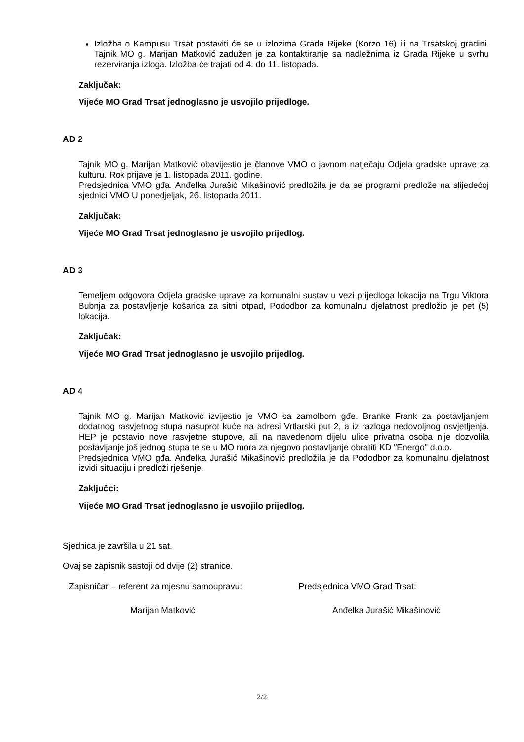Izložba o Kampusu Trsat postaviti će se u izlozima Grada Rijeke (Korzo 16) ili na Trsatskoj gradini. Tajnik MO g. Marijan Matković zadužen je za kontaktiranje sa nadležnima iz Grada Rijeke u svrhu rezerviranja izloga. Izložba će trajati od 4. do 11. listopada.
Zaključak:
Vijeće MO Grad Trsat jednoglasno je usvojilo prijedloge.
AD 2
Tajnik MO g. Marijan Matković obavijestio je članove VMO o javnom natječaju Odjela gradske uprave za kulturu. Rok prijave je 1. listopada 2011. godine.
Predsjednica VMO gđa. Anđelka Jurašić Mikašinović predložila je da se programi predlože na slijedećoj sjednici VMO U ponedjeljak, 26. listopada 2011.
Zaključak:
Vijeće MO Grad Trsat jednoglasno je usvojilo prijedlog.
AD 3
Temeljem odgovora Odjela gradske uprave za komunalni sustav u vezi prijedloga lokacija na Trgu Viktora Bubnja za postavljenje košarica za sitni otpad, Pododbor za komunalnu djelatnost predložio je pet (5) lokacija.
Zaključak:
Vijeće MO Grad Trsat jednoglasno je usvojilo prijedlog.
AD 4
Tajnik MO g. Marijan Matković izvijestio je VMO sa zamolbom gđe. Branke Frank za postavljanjem dodatnog rasvjetnog stupa nasuprot kuće na adresi Vrtlarski put 2, a iz razloga nedovoljnog osvjetljenja. HEP je postavio nove rasvjetne stupove, ali na navedenom dijelu ulice privatna osoba nije dozvolila postavljanje još jednog stupa te se u MO mora za njegovo postavljanje obratiti KD "Energo" d.o.o.
Predsjednica VMO gđa. Anđelka Jurašić Mikašinović predložila je da Pododbor za komunalnu djelatnost izvidi situaciju i predloži rješenje.
Zaključci:
Vijeće MO Grad Trsat jednoglasno je usvojilo prijedlog.
Sjednica je završila u 21 sat.
Ovaj se zapisnik sastoji od dvije (2) stranice.
Zapisničar – referent za mjesnu samoupravu:
Predsjednica VMO Grad Trsat:
Marijan Matković Anđelka Jurašić Mikašinović
2/2